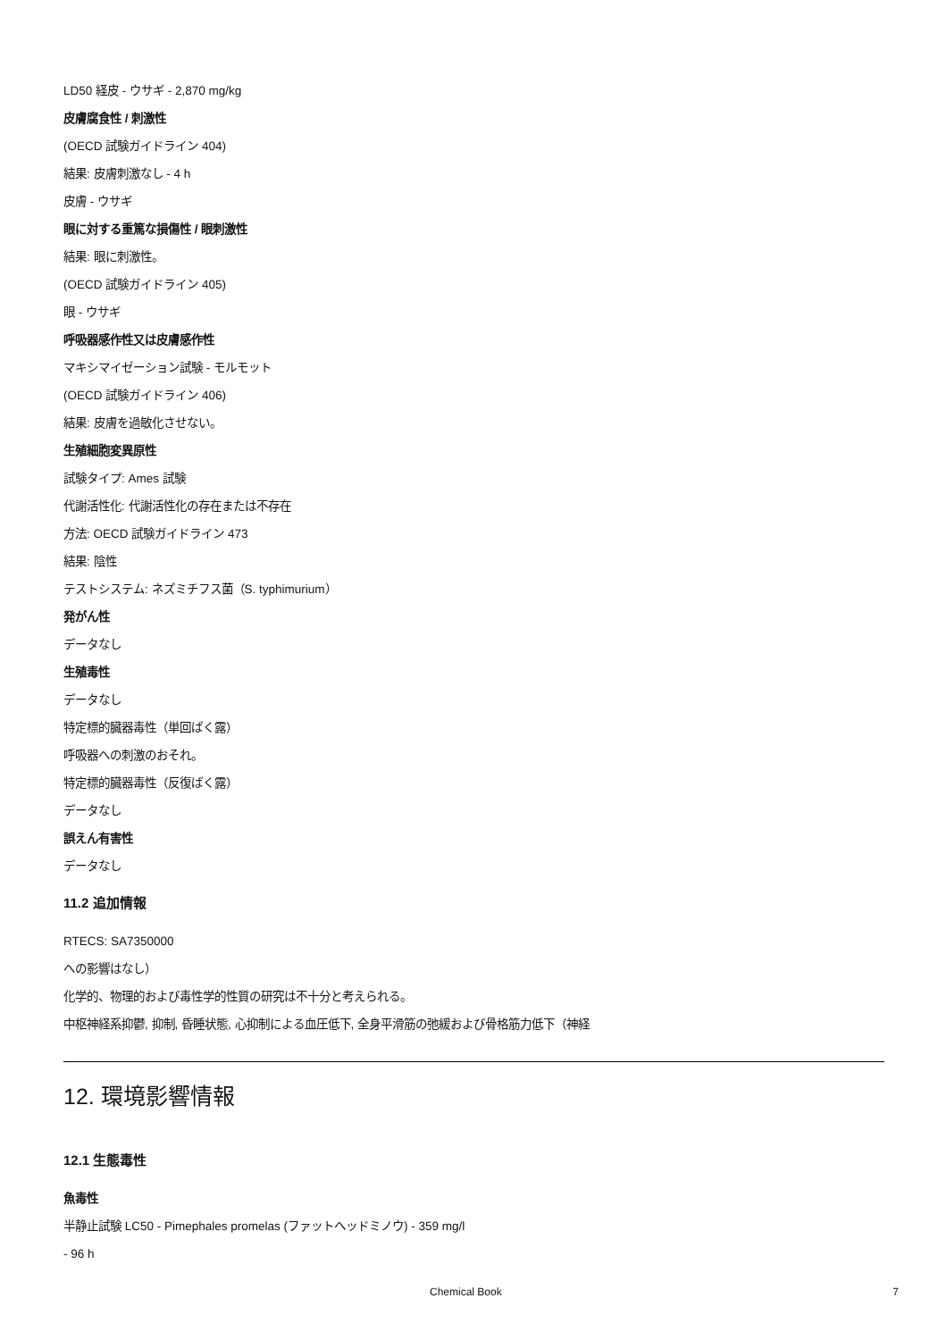LD50 経皮 - ウサギ - 2,870 mg/kg
皮膚腐食性 / 刺激性
(OECD 試験ガイドライン 404)
結果: 皮膚刺激なし - 4 h
皮膚 - ウサギ
眼に対する重篤な損傷性 / 眼刺激性
結果: 眼に刺激性。
(OECD 試験ガイドライン 405)
眼 - ウサギ
呼吸器感作性又は皮膚感作性
マキシマイゼーション試験 - モルモット
(OECD 試験ガイドライン 406)
結果: 皮膚を過敏化させない。
生殖細胞変異原性
試験タイプ: Ames 試験
代謝活性化: 代謝活性化の存在または不存在
方法: OECD 試験ガイドライン 473
結果: 陰性
テストシステム: ネズミチフス菌（S. typhimurium）
発がん性
データなし
生殖毒性
データなし
特定標的臓器毒性（単回ばく露）
呼吸器への刺激のおそれ。
特定標的臓器毒性（反復ばく露）
データなし
誤えん有害性
データなし
11.2 追加情報
RTECS: SA7350000
への影響はなし）
化学的、物理的および毒性学的性質の研究は不十分と考えられる。
中枢神経系抑鬱, 抑制, 昏睡状態, 心抑制による血圧低下, 全身平滑筋の弛緩および骨格筋力低下（神経
12. 環境影響情報
12.1 生態毒性
魚毒性
半静止試験 LC50 - Pimephales promelas (ファットヘッドミノウ) - 359 mg/l
- 96 h
Chemical Book 7